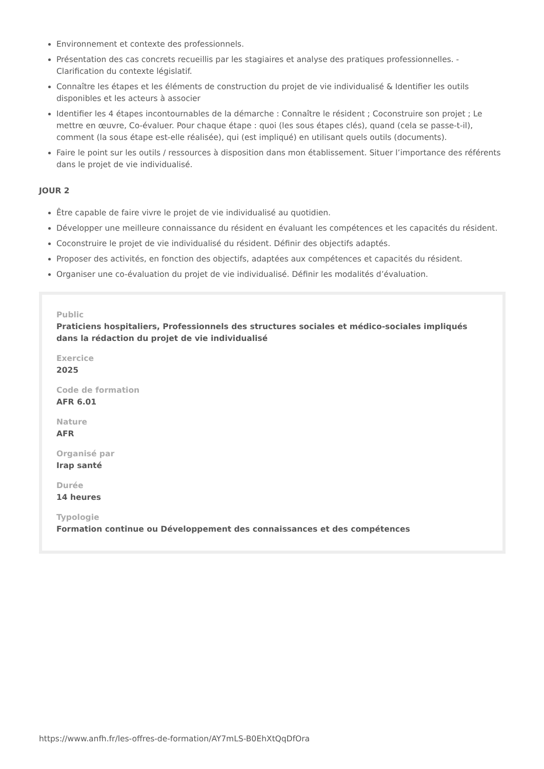Environnement et contexte des professionnels.
Présentation des cas concrets recueillis par les stagiaires et analyse des pratiques professionnelles. - Clarification du contexte législatif.
Connaître les étapes et les éléments de construction du projet de vie individualisé & Identifier les outils disponibles et les acteurs à associer
Identifier les 4 étapes incontournables de la démarche : Connaître le résident ; Coconstruire son projet ; Le mettre en œuvre, Co-évaluer. Pour chaque étape : quoi (les sous étapes clés), quand (cela se passe-t-il), comment (la sous étape est-elle réalisée), qui (est impliqué) en utilisant quels outils (documents).
Faire le point sur les outils / ressources à disposition dans mon établissement. Situer l’importance des référents dans le projet de vie individualisé.
JOUR 2
Être capable de faire vivre le projet de vie individualisé au quotidien.
Développer une meilleure connaissance du résident en évaluant les compétences et les capacités du résident.
Coconstruire le projet de vie individualisé du résident. Définir des objectifs adaptés.
Proposer des activités, en fonction des objectifs, adaptées aux compétences et capacités du résident.
Organiser une co-évaluation du projet de vie individualisé. Définir les modalités d’évaluation.
Public
Praticiens hospitaliers, Professionnels des structures sociales et médico-sociales impliqués dans la rédaction du projet de vie individualisé
Exercice
2025
Code de formation
AFR 6.01
Nature
AFR
Organisé par
Irap santé
Durée
14 heures
Typologie
Formation continue ou Développement des connaissances et des compétences
https://www.anfh.fr/les-offres-de-formation/AY7mLS-B0EhXtQqDfOra